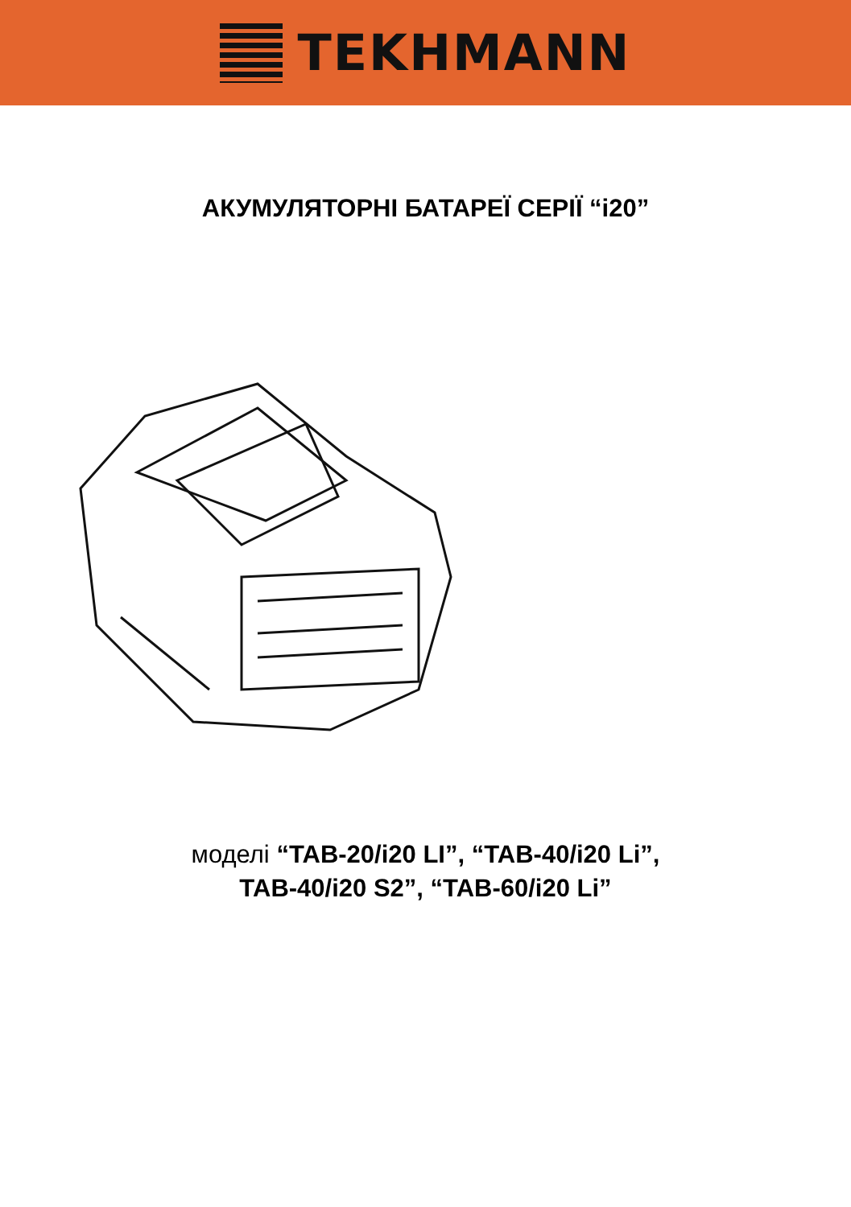TEKHMANN
АКУМУЛЯТОРНІ БАТАРЕЇ СЕРІЇ “і20”
моделі “TAB-20/і20 LI”, “TAB-40/і20 Li”,
TAB-40/і20 S2”, “TAB-60/і20 Li”